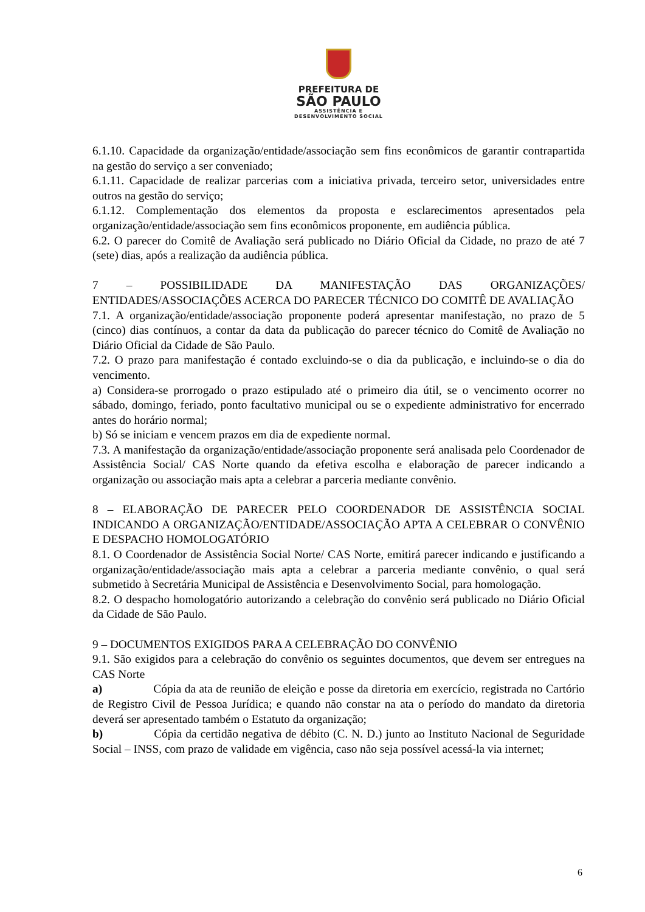PREFEITURA DE
SÃO PAULO
ASSISTÊNCIA E
DESENVOLVIMENTO SOCIAL
6.1.10. Capacidade da organização/entidade/associação sem fins econômicos de garantir contrapartida na gestão do serviço a ser conveniado;
6.1.11. Capacidade de realizar parcerias com a iniciativa privada, terceiro setor, universidades entre outros na gestão do serviço;
6.1.12. Complementação dos elementos da proposta e esclarecimentos apresentados pela organização/entidade/associação sem fins econômicos proponente, em audiência pública.
6.2. O parecer do Comitê de Avaliação será publicado no Diário Oficial da Cidade, no prazo de até 7 (sete) dias, após a realização da audiência pública.
7 – POSSIBILIDADE DA MANIFESTAÇÃO DAS ORGANIZAÇÕES/ ENTIDADES/ASSOCIAÇÕES ACERCA DO PARECER TÉCNICO DO COMITÊ DE AVALIAÇÃO
7.1. A organização/entidade/associação proponente poderá apresentar manifestação, no prazo de 5 (cinco) dias contínuos, a contar da data da publicação do parecer técnico do Comitê de Avaliação no Diário Oficial da Cidade de São Paulo.
7.2. O prazo para manifestação é contado excluindo-se o dia da publicação, e incluindo-se o dia do vencimento.
a) Considera-se prorrogado o prazo estipulado até o primeiro dia útil, se o vencimento ocorrer no sábado, domingo, feriado, ponto facultativo municipal ou se o expediente administrativo for encerrado antes do horário normal;
b) Só se iniciam e vencem prazos em dia de expediente normal.
7.3. A manifestação da organização/entidade/associação proponente será analisada pelo Coordenador de Assistência Social/ CAS Norte quando da efetiva escolha e elaboração de parecer indicando a organização ou associação mais apta a celebrar a parceria mediante convênio.
8 – ELABORAÇÃO DE PARECER PELO COORDENADOR DE ASSISTÊNCIA SOCIAL INDICANDO A ORGANIZAÇÃO/ENTIDADE/ASSOCIAÇÃO APTA A CELEBRAR O CONVÊNIO E DESPACHO HOMOLOGATÓRIO
8.1. O Coordenador de Assistência Social Norte/ CAS Norte, emitirá parecer indicando e justificando a organização/entidade/associação mais apta a celebrar a parceria mediante convênio, o qual será submetido à Secretária Municipal de Assistência e Desenvolvimento Social, para homologação.
8.2. O despacho homologatório autorizando a celebração do convênio será publicado no Diário Oficial da Cidade de São Paulo.
9 – DOCUMENTOS EXIGIDOS PARA A CELEBRAÇÃO DO CONVÊNIO
9.1. São exigidos para a celebração do convênio os seguintes documentos, que devem ser entregues na CAS Norte
a) Cópia da ata de reunião de eleição e posse da diretoria em exercício, registrada no Cartório de Registro Civil de Pessoa Jurídica; e quando não constar na ata o período do mandato da diretoria deverá ser apresentado também o Estatuto da organização;
b) Cópia da certidão negativa de débito (C. N. D.) junto ao Instituto Nacional de Seguridade Social – INSS, com prazo de validade em vigência, caso não seja possível acessá-la via internet;
6